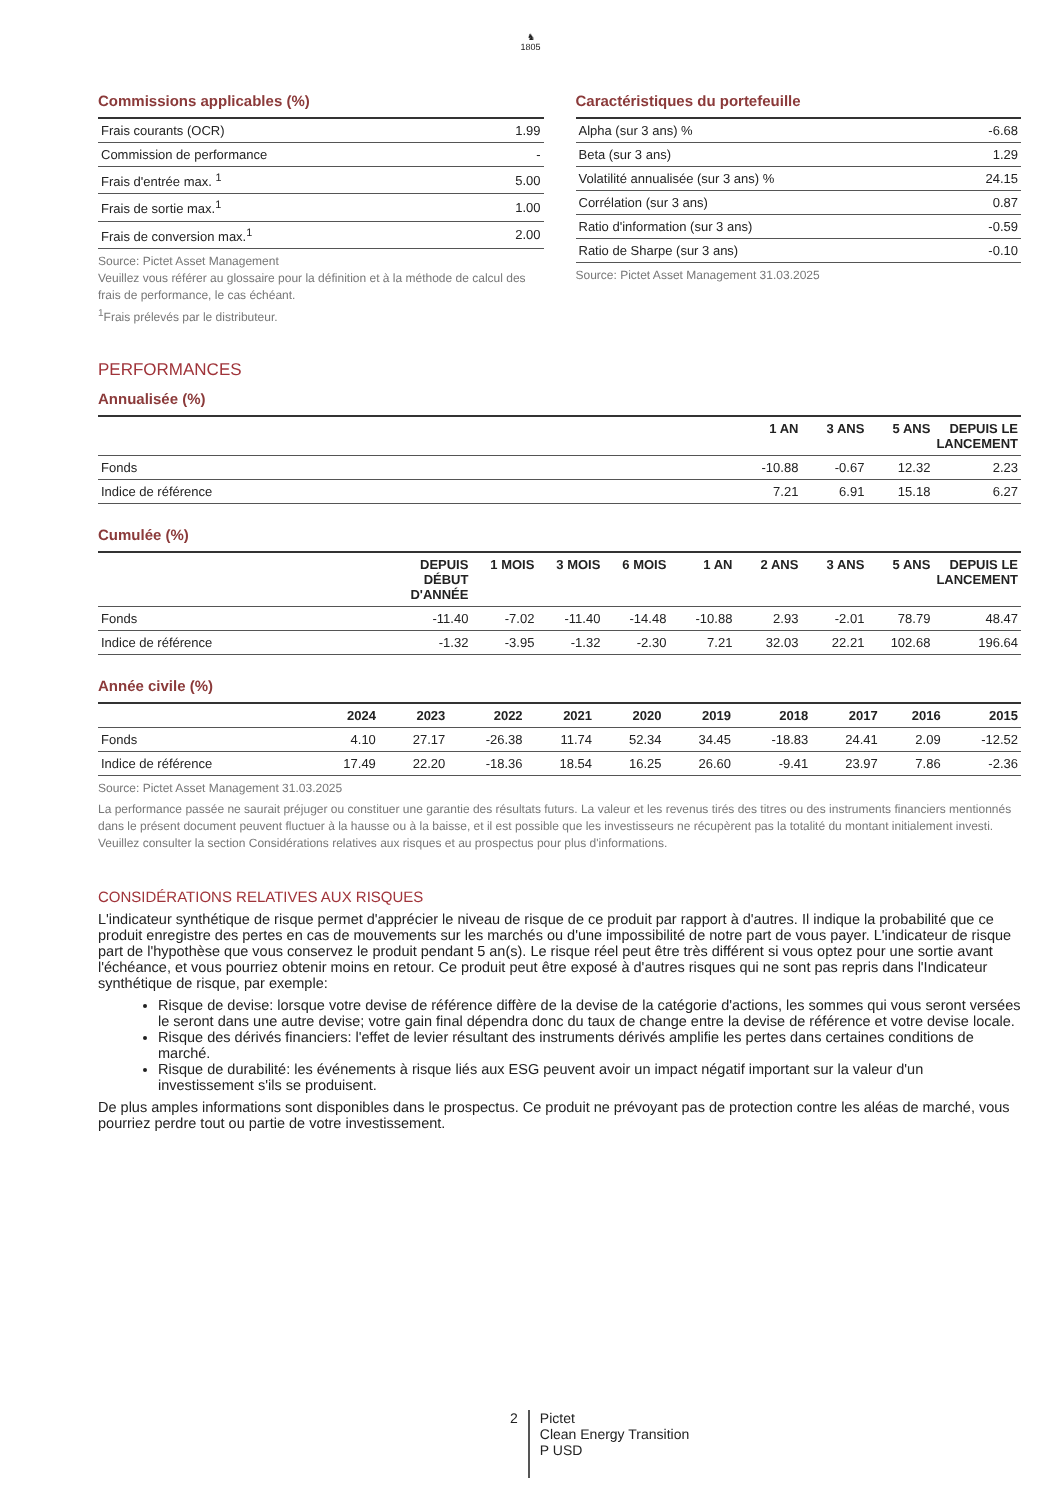♞
1805
Commissions applicables (%)
| Frais courants (OCR) | 1.99 |
| Commission de performance | - |
| Frais d'entrée max. <sup>1</sup> | 5.00 |
| Frais de sortie max.<sup>1</sup> | 1.00 |
| Frais de conversion max.<sup>1</sup> | 2.00 |
Source: Pictet Asset Management
Veuillez vous référer au glossaire pour la définition et à la méthode de calcul des frais de performance, le cas échéant.
<sup>1</sup> Frais prélevés par le distributeur.
Caractéristiques du portefeuille
| Alpha (sur 3 ans) % | -6.68 |
| Beta (sur 3 ans) | 1.29 |
| Volatilité annualisée (sur 3 ans) % | 24.15 |
| Corrélation (sur 3 ans) | 0.87 |
| Ratio d'information (sur 3 ans) | -0.59 |
| Ratio de Sharpe (sur 3 ans) | -0.10 |
Source: Pictet Asset Management 31.03.2025
PERFORMANCES
Annualisée (%)
| | 1 AN | 3 ANS | 5 ANS | DEPUIS LE LANCEMENT |
| --- | --- | --- | --- | --- |
| Fonds | -10.88 | -0.67 | 12.32 | 2.23 |
| Indice de référence | 7.21 | 6.91 | 15.18 | 6.27 |
Cumulée (%)
| | DEPUIS DÉBUT D'ANNÉE | 1 MOIS | 3 MOIS | 6 MOIS | 1 AN | 2 ANS | 3 ANS | 5 ANS | DEPUIS LE LANCEMENT |
| --- | --- | --- | --- | --- | --- | --- | --- | --- | --- |
| Fonds | -11.40 | -7.02 | -11.40 | -14.48 | -10.88 | 2.93 | -2.01 | 78.79 | 48.47 |
| Indice de référence | -1.32 | -3.95 | -1.32 | -2.30 | 7.21 | 32.03 | 22.21 | 102.68 | 196.64 |
Année civile (%)
| | 2024 | 2023 | 2022 | 2021 | 2020 | 2019 | 2018 | 2017 | 2016 | 2015 |
| --- | --- | --- | --- | --- | --- | --- | --- | --- | --- | --- |
| Fonds | 4.10 | 27.17 | -26.38 | 11.74 | 52.34 | 34.45 | -18.83 | 24.41 | 2.09 | -12.52 |
| Indice de référence | 17.49 | 22.20 | -18.36 | 18.54 | 16.25 | 26.60 | -9.41 | 23.97 | 7.86 | -2.36 |
Source: Pictet Asset Management 31.03.2025
La performance passée ne saurait préjuger ou constituer une garantie des résultats futurs. La valeur et les revenus tirés des titres ou des instruments financiers mentionnés dans le présent document peuvent fluctuer à la hausse ou à la baisse, et il est possible que les investisseurs ne récupèrent pas la totalité du montant initialement investi. Veuillez consulter la section Considérations relatives aux risques et au prospectus pour plus d'informations.
CONSIDÉRATIONS RELATIVES AUX RISQUES
L'indicateur synthétique de risque permet d'apprécier le niveau de risque de ce produit par rapport à d'autres. Il indique la probabilité que ce produit enregistre des pertes en cas de mouvements sur les marchés ou d'une impossibilité de notre part de vous payer. L'indicateur de risque part de l'hypothèse que vous conservez le produit pendant 5 an(s). Le risque réel peut être très différent si vous optez pour une sortie avant l'échéance, et vous pourriez obtenir moins en retour. Ce produit peut être exposé à d'autres risques qui ne sont pas repris dans l'Indicateur synthétique de risque, par exemple:
Risque de devise: lorsque votre devise de référence diffère de la devise de la catégorie d'actions, les sommes qui vous seront versées le seront dans une autre devise; votre gain final dépendra donc du taux de change entre la devise de référence et votre devise locale.
Risque des dérivés financiers: l'effet de levier résultant des instruments dérivés amplifie les pertes dans certaines conditions de marché.
Risque de durabilité: les événements à risque liés aux ESG peuvent avoir un impact négatif important sur la valeur d'un investissement s'ils se produisent.
De plus amples informations sont disponibles dans le prospectus. Ce produit ne prévoyant pas de protection contre les aléas de marché, vous pourriez perdre tout ou partie de votre investissement.
2 Pictet
Clean Energy Transition
P USD